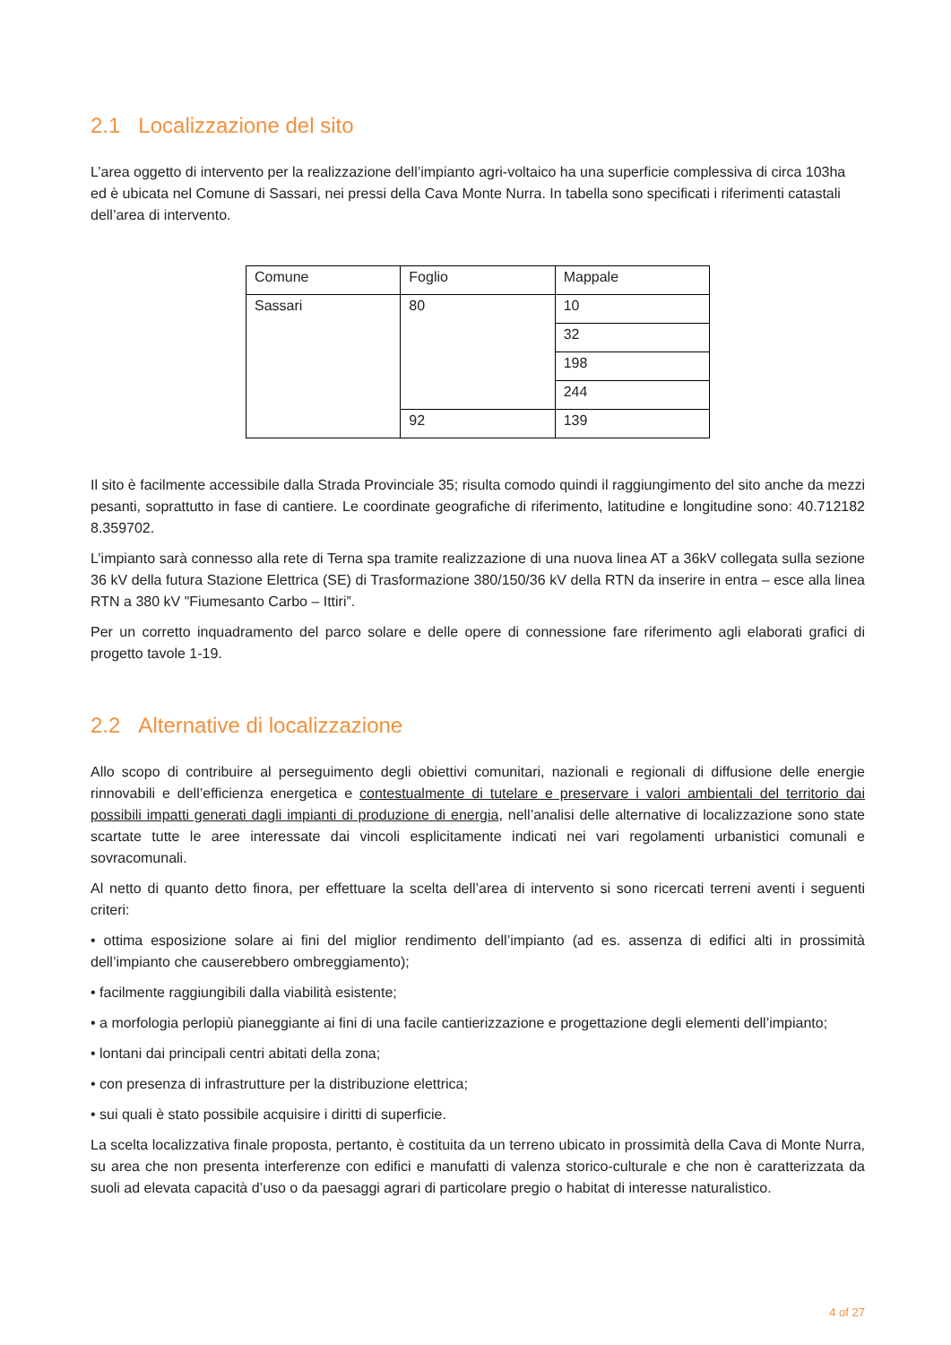2.1 Localizzazione del sito
L’area oggetto di intervento per la realizzazione dell’impianto agri-voltaico ha una superficie complessiva di circa 103ha ed è ubicata nel Comune di Sassari, nei pressi della Cava Monte Nurra. In tabella sono specificati i riferimenti catastali dell’area di intervento.
| Comune | Foglio | Mappale |
| Sassari | 80 | 10 |
| | | 32 |
| | | 198 |
| | | 244 |
| | 92 | 139 |
Il sito è facilmente accessibile dalla Strada Provinciale 35; risulta comodo quindi il raggiungimento del sito anche da mezzi pesanti, soprattutto in fase di cantiere. Le coordinate geografiche di riferimento, latitudine e longitudine sono: 40.712182 8.359702.
L’impianto sarà connesso alla rete di Terna spa tramite realizzazione di una nuova linea AT a 36kV collegata sulla sezione 36 kV della futura Stazione Elettrica (SE) di Trasformazione 380/150/36 kV della RTN da inserire in entra – esce alla linea RTN a 380 kV "Fiumesanto Carbo – Ittiri”.
Per un corretto inquadramento del parco solare e delle opere di connessione fare riferimento agli elaborati grafici di progetto tavole 1-19.
2.2 Alternative di localizzazione
Allo scopo di contribuire al perseguimento degli obiettivi comunitari, nazionali e regionali di diffusione delle energie rinnovabili e dell’efficienza energetica e contestualmente di tutelare e preservare i valori ambientali del territorio dai possibili impatti generati dagli impianti di produzione di energia, nell’analisi delle alternative di localizzazione sono state scartate tutte le aree interessate dai vincoli esplicitamente indicati nei vari regolamenti urbanistici comunali e sovracomunali.
Al netto di quanto detto finora, per effettuare la scelta dell’area di intervento si sono ricercati terreni aventi i seguenti criteri:
• ottima esposizione solare ai fini del miglior rendimento dell’impianto (ad es. assenza di edifici alti in prossimità dell’impianto che causerebbero ombreggiamento);
• facilmente raggiungibili dalla viabilità esistente;
• a morfologia perlopiù pianeggiante ai fini di una facile cantierizzazione e progettazione degli elementi dell’impianto;
• lontani dai principali centri abitati della zona;
• con presenza di infrastrutture per la distribuzione elettrica;
• sui quali è stato possibile acquisire i diritti di superficie.
La scelta localizzativa finale proposta, pertanto, è costituita da un terreno ubicato in prossimità della Cava di Monte Nurra, su area che non presenta interferenze con edifici e manufatti di valenza storico-culturale e che non è caratterizzata da suoli ad elevata capacità d’uso o da paesaggi agrari di particolare pregio o habitat di interesse naturalistico.
4 of 27